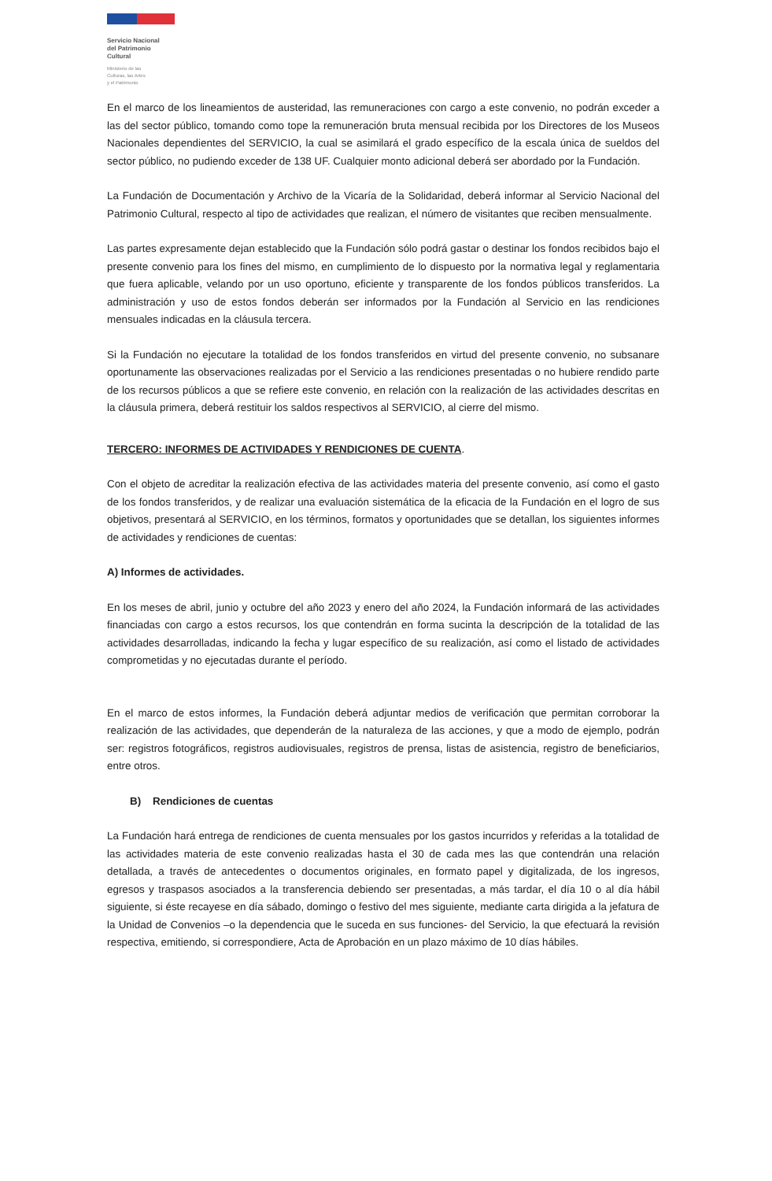Servicio Nacional
del Patrimonio
Cultural
Ministerio de las
Culturas, las Artes
y el Patrimonio
En el marco de los lineamientos de austeridad, las remuneraciones con cargo a este convenio, no podrán exceder a las del sector público, tomando como tope la remuneración bruta mensual recibida por los Directores de los Museos Nacionales dependientes del SERVICIO, la cual se asimilará el grado específico de la escala única de sueldos del sector público, no pudiendo exceder de 138 UF. Cualquier monto adicional deberá ser abordado por la Fundación.
La Fundación de Documentación y Archivo de la Vicaría de la Solidaridad, deberá informar al Servicio Nacional del Patrimonio Cultural, respecto al tipo de actividades que realizan, el número de visitantes que reciben mensualmente.
Las partes expresamente dejan establecido que la Fundación sólo podrá gastar o destinar los fondos recibidos bajo el presente convenio para los fines del mismo, en cumplimiento de lo dispuesto por la normativa legal y reglamentaria que fuera aplicable, velando por un uso oportuno, eficiente y transparente de los fondos públicos transferidos. La administración y uso de estos fondos deberán ser informados por la Fundación al Servicio en las rendiciones mensuales indicadas en la cláusula tercera.
Si la Fundación no ejecutare la totalidad de los fondos transferidos en virtud del presente convenio, no subsanare oportunamente las observaciones realizadas por el Servicio a las rendiciones presentadas o no hubiere rendido parte de los recursos públicos a que se refiere este convenio, en relación con la realización de las actividades descritas en la cláusula primera, deberá restituir los saldos respectivos al SERVICIO, al cierre del mismo.
TERCERO: INFORMES DE ACTIVIDADES Y RENDICIONES DE CUENTA.
Con el objeto de acreditar la realización efectiva de las actividades materia del presente convenio, así como el gasto de los fondos transferidos, y de realizar una evaluación sistemática de la eficacia de la Fundación en el logro de sus objetivos, presentará al SERVICIO, en los términos, formatos y oportunidades que se detallan, los siguientes informes de actividades y rendiciones de cuentas:
A) Informes de actividades.
En los meses de abril, junio y octubre del año 2023 y enero del año 2024, la Fundación informará de las actividades financiadas con cargo a estos recursos, los que contendrán en forma sucinta la descripción de la totalidad de las actividades desarrolladas, indicando la fecha y lugar específico de su realización, así como el listado de actividades comprometidas y no ejecutadas durante el período.
En el marco de estos informes, la Fundación deberá adjuntar medios de verificación que permitan corroborar la realización de las actividades, que dependerán de la naturaleza de las acciones, y que a modo de ejemplo, podrán ser: registros fotográficos, registros audiovisuales, registros de prensa, listas de asistencia, registro de beneficiarios, entre otros.
B) Rendiciones de cuentas
La Fundación hará entrega de rendiciones de cuenta mensuales por los gastos incurridos y referidas a la totalidad de las actividades materia de este convenio realizadas hasta el 30 de cada mes las que contendrán una relación detallada, a través de antecedentes o documentos originales, en formato papel y digitalizada, de los ingresos, egresos y traspasos asociados a la transferencia debiendo ser presentadas, a más tardar, el día 10 o al día hábil siguiente, si éste recayese en día sábado, domingo o festivo del mes siguiente, mediante carta dirigida a la jefatura de la Unidad de Convenios –o la dependencia que le suceda en sus funciones- del Servicio, la que efectuará la revisión respectiva, emitiendo, si correspondiere, Acta de Aprobación en un plazo máximo de 10 días hábiles.